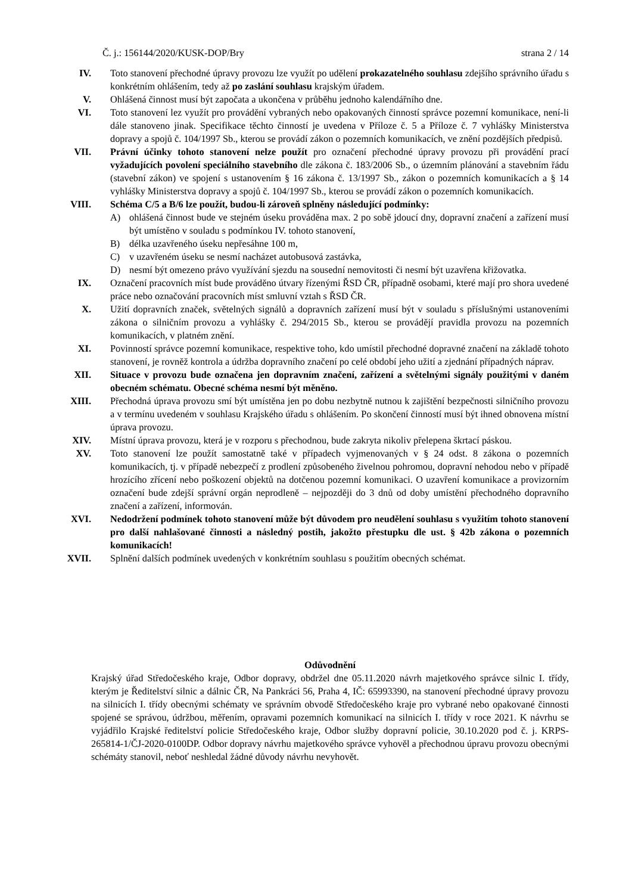Č. j.: 156144/2020/KUSK-DOP/Bry strana 2 / 14
IV. Toto stanovení přechodné úpravy provozu lze využít po udělení prokazatelného souhlasu zdejšího správního úřadu s konkrétním ohlášením, tedy až po zaslání souhlasu krajským úřadem.
V. Ohlášená činnost musí být započata a ukončena v průběhu jednoho kalendářního dne.
VI. Toto stanovení lez využít pro provádění vybraných nebo opakovaných činností správce pozemní komunikace, není-li dále stanoveno jinak. Specifikace těchto činností je uvedena v Příloze č. 5 a Příloze č. 7 vyhlášky Ministerstva dopravy a spojů č. 104/1997 Sb., kterou se provádí zákon o pozemních komunikacích, ve znění pozdějších předpisů.
VII. Právní účinky tohoto stanovení nelze použít pro označení přechodné úpravy provozu při provádění prací vyžadujících povolení speciálního stavebního dle zákona č. 183/2006 Sb., o územním plánování a stavebním řádu (stavební zákon) ve spojení s ustanovením § 16 zákona č. 13/1997 Sb., zákon o pozemních komunikacích a § 14 vyhlášky Ministerstva dopravy a spojů č. 104/1997 Sb., kterou se provádí zákon o pozemních komunikacích.
VIII. Schéma C/5 a B/6 lze použít, budou-li zároveň splněny následující podmínky:
A) ohlášená činnost bude ve stejném úseku prováděna max. 2 po sobě jdoucí dny, dopravní značení a zařízení musí být umístěno v souladu s podmínkou IV. tohoto stanovení,
B) délka uzavřeného úseku nepřesáhne 100 m,
C) v uzavřeném úseku se nesmí nacházet autobusová zastávka,
D) nesmí být omezeno právo využívání sjezdu na sousední nemovitosti či nesmí být uzavřena křižovatka.
IX. Označení pracovních míst bude prováděno útvary řízenými ŘSD ČR, případně osobami, které mají pro shora uvedené práce nebo označování pracovních míst smluvní vztah s ŘSD ČR.
X. Užití dopravních značek, světelných signálů a dopravních zařízení musí být v souladu s příslušnými ustanoveními zákona o silničním provozu a vyhlášky č. 294/2015 Sb., kterou se provádějí pravidla provozu na pozemních komunikacích, v platném znění.
XI. Povinností správce pozemní komunikace, respektive toho, kdo umístil přechodné dopravné značení na základě tohoto stanovení, je rovněž kontrola a údržba dopravního značení po celé období jeho užití a zjednání případných náprav.
XII. Situace v provozu bude označena jen dopravním značení, zařízení a světelnými signály použitými v daném obecném schématu. Obecné schéma nesmí být měněno.
XIII. Přechodná úprava provozu smí být umístěna jen po dobu nezbytně nutnou k zajištění bezpečnosti silničního provozu a v termínu uvedeném v souhlasu Krajského úřadu s ohlášením. Po skončení činností musí být ihned obnovena místní úprava provozu.
XIV. Místní úprava provozu, která je v rozporu s přechodnou, bude zakryta nikoliv přelepena škrtací páskou.
XV. Toto stanovení lze použít samostatně také v případech vyjmenovaných v § 24 odst. 8 zákona o pozemních komunikacích, tj. v případě nebezpečí z prodlení způsobeného živelnou pohromou, dopravní nehodou nebo v případě hrozícího zřícení nebo poškození objektů na dotčenou pozemní komunikaci. O uzavření komunikace a provizorním označení bude zdejší správní orgán neprodleně – nejpozději do 3 dnů od doby umístění přechodného dopravního značení a zařízení, informován.
XVI. Nedodržení podmínek tohoto stanovení může být důvodem pro neudělení souhlasu s využitím tohoto stanovení pro další nahlašované činnosti a následný postih, jakožto přestupku dle ust. § 42b zákona o pozemních komunikacích!
XVII. Splnění dalších podmínek uvedených v konkrétním souhlasu s použitím obecných schémat.
Odůvodnění
Krajský úřad Středočeského kraje, Odbor dopravy, obdržel dne 05.11.2020 návrh majetkového správce silnic I. třídy, kterým je Ředitelství silnic a dálnic ČR, Na Pankráci 56, Praha 4, IČ: 65993390, na stanovení přechodné úpravy provozu na silnicích I. třídy obecnými schématy ve správním obvodě Středočeského kraje pro vybrané nebo opakované činnosti spojené se správou, údržbou, měřením, opravami pozemních komunikací na silnicích I. třídy v roce 2021. K návrhu se vyjádřilo Krajské ředitelství policie Středočeského kraje, Odbor služby dopravní policie, 30.10.2020 pod č. j. KRPS-265814-1/ČJ-2020-0100DP. Odbor dopravy návrhu majetkového správce vyhověl a přechodnou úpravu provozu obecnými schémáty stanovil, neboť neshledal žádné důvody návrhu nevyhovět.